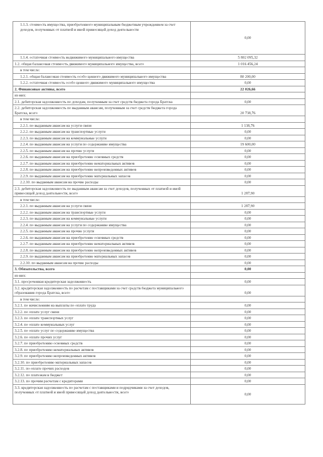| 1.1.3. стоимость имущества, приобретенного муниципальным бюджетным учреждением за счет доходов, полученных от платной и иной приносящей доход деятельности | 0,00 |
| 1.1.4. остаточная стоимость недвижимого муниципального имущества | 5 802 095,32 |
| 1.2. общая балансовая стоимость движимого муниципального имущества, всего | 1 016 456,24 |
| в том числе: | |
| 1.2.1. общая балансовая стоимость особо ценного движимого муниципального имущества | 80 200,00 |
| 1.2.2. остаточная стоимость особо ценного движимого муниципального имущества | 0,00 |
| 2. Финансовые активы, всего | 22 026,66 |
| из них: | |
| 2.1. дебиторская задолженность по доходам, полученным за счет средств бюджета города Братска | 0,00 |
| 2.2. дебиторская задолженность по выданным авансам, полученным за счет средств бюджета города Братска, всего | 20 738,76 |
| в том числе: | |
| 2.2.1. по выданным авансам на услуги связи | 1 138,76 |
| 2.2.2. по выданным авансам на транспортные услуги | 0,00 |
| 2.2.3. по выданным авансам на коммунальные услуги | 0,00 |
| 2.2.4. по выданным авансам на услуги по содержанию имущества | 19 600,00 |
| 2.2.5. по выданным авансам на прочие услуги | 0,00 |
| 2.2.6. по выданным авансам на приобретение основных средств | 0,00 |
| 2.2.7. по выданным авансам на приобретение нематериальных активов | 0,00 |
| 2.2.8. по выданным авансам на приобретение непроизведенных активов | 0,00 |
| 2.2.9. по выданным авансам на приобретение материальных запасов | 0,00 |
| 2.2.10. по выданным авансам на прочие расходы | 0,00 |
| 2.3. дебиторская задолженность по выданным авансам за счет доходов, полученных от платной и иной приносящей доход деятельности, всего | 1 287,90 |
| в том числе: | |
| 2.2.1. по выданным авансам на услуги связи | 1 287,90 |
| 2.2.2. по выданным авансам на транспортные услуги | 0,00 |
| 2.2.3. по выданным авансам на коммунальные услуги | 0,00 |
| 2.2.4. по выданным авансам на услуги по содержанию имущества | 0,00 |
| 2.2.5. по выданным авансам на прочие услуги | 0,00 |
| 2.2.6. по выданным авансам на приобретение основных средств | 0,00 |
| 2.2.7. по выданным авансам на приобретение нематериальных активов | 0,00 |
| 2.2.8. по выданным авансам на приобретение непроизведенных активов | 0,00 |
| 2.2.9. по выданным авансам на приобретение материальных запасов | 0,00 |
| 2.2.10. по выданным авансам на прочие расходы | 0,00 |
| 3. Обязательства, всего | 0,00 |
| из них: | |
| 3.1. просроченная кредиторская задолженность | 0,00 |
| 3.2. кредиторская задолженность по расчетам с поставщиками за счет средств бюджета муниципального образования города Братска, всего | 0,00 |
| в том числе: | |
| 3.2.1. по начислениям на выплаты по оплате труда | 0,00 |
| 3.2.2. по оплате услуг связи | 0,00 |
| 3.2.3. по оплате транспортных услуг | 0,00 |
| 3.2.4. по оплате коммунальных услуг | 0,00 |
| 3.2.5. по оплате услуг по содержанию имущества | 0,00 |
| 3.2.6. по оплате прочих услуг | 0,00 |
| 3.2.7. по приобретению основных средств | 0,00 |
| 3.2.8. по приобретению нематериальных активов | 0,00 |
| 3.2.9. по приобретению непроизведенных активов | 0,00 |
| 3.2.10. по приобретению материальных запасов | 0,00 |
| 3.2.11. по оплате прочих расходов | 0,00 |
| 3.2.12. по платежам в бюджет | 0,00 |
| 3.2.13. по прочим расчетам с кредиторами | 0,00 |
| 3.3. кредиторская задолженность по расчетам с поставщиками и подрядчиками за счет доходов, полученных от платной и иной приносящей доход деятельности, всего | 0,00 |